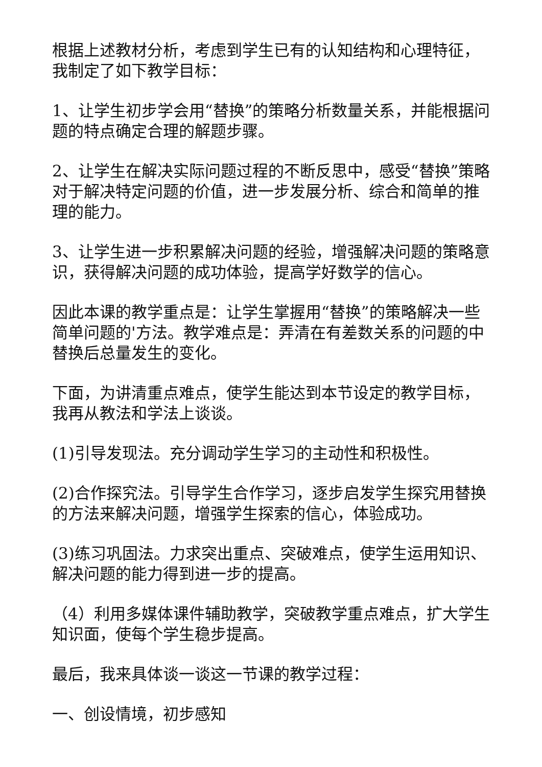根据上述教材分析，考虑到学生已有的认知结构和心理特征，我制定了如下教学目标：
1、让学生初步学会用“替换”的策略分析数量关系，并能根据问题的特点确定合理的解题步骤。
2、让学生在解决实际问题过程的不断反思中，感受“替换”策略对于解决特定问题的价值，进一步发展分析、综合和简单的推理的能力。
3、让学生进一步积累解决问题的经验，增强解决问题的策略意识，获得解决问题的成功体验，提高学好数学的信心。
因此本课的教学重点是：让学生掌握用“替换”的策略解决一些简单问题的'方法。教学难点是：弄清在有差数关系的问题的中替换后总量发生的变化。
下面，为讲清重点难点，使学生能达到本节设定的教学目标，我再从教法和学法上谈谈。
(1)引导发现法。充分调动学生学习的主动性和积极性。
(2)合作探究法。引导学生合作学习，逐步启发学生探究用替换的方法来解决问题，增强学生探索的信心，体验成功。
(3)练习巩固法。力求突出重点、突破难点，使学生运用知识、解决问题的能力得到进一步的提高。
（4）利用多媒体课件辅助教学，突破教学重点难点，扩大学生知识面，使每个学生稳步提高。
最后，我来具体谈一谈这一节课的教学过程：
一、创设情境，初步感知